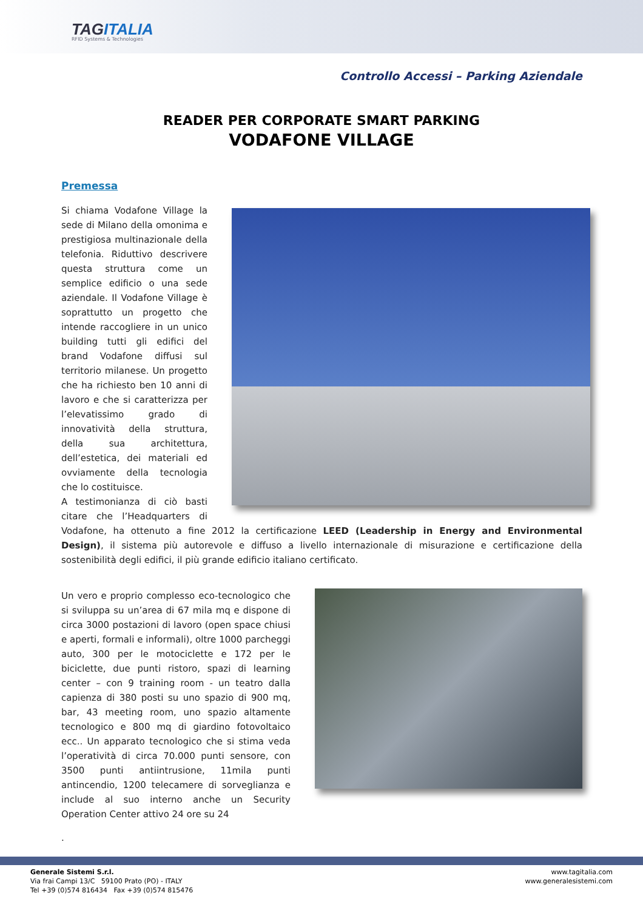TAGITALIA
RFID Systems & Technologies
Controllo Accessi – Parking Aziendale
READER PER CORPORATE SMART PARKING
VODAFONE VILLAGE
Premessa
Si chiama Vodafone Village la sede di Milano della omonima e prestigiosa multinazionale della telefonia. Riduttivo descrivere questa struttura come un semplice edificio o una sede aziendale. Il Vodafone Village è soprattutto un progetto che intende raccogliere in un unico building tutti gli edifici del brand Vodafone diffusi sul territorio milanese. Un progetto che ha richiesto ben 10 anni di lavoro e che si caratterizza per l’elevatissimo grado di innovatività della struttura, della sua architettura, dell’estetica, dei materiali ed ovviamente della tecnologia che lo costituisce.
A testimonianza di ciò basti citare che l’Headquarters di Vodafone, ha ottenuto a fine 2012 la certificazione LEED (Leadership in Energy and Environmental Design), il sistema più autorevole e diffuso a livello internazionale di misurazione e certificazione della sostenibilità degli edifici, il più grande edificio italiano certificato.
Un vero e proprio complesso eco-tecnologico che si sviluppa su un’area di 67 mila mq e dispone di circa 3000 postazioni di lavoro (open space chiusi e aperti, formali e informali), oltre 1000 parcheggi auto, 300 per le motociclette e 172 per le biciclette, due punti ristoro, spazi di learning center – con 9 training room - un teatro dalla capienza di 380 posti su uno spazio di 900 mq, bar, 43 meeting room, uno spazio altamente tecnologico e 800 mq di giardino fotovoltaico ecc.. Un apparato tecnologico che si stima veda l’operatività di circa 70.000 punti sensore, con 3500 punti antiintrusione, 11mila punti antincendio, 1200 telecamere di sorveglianza e include al suo interno anche un Security Operation Center attivo 24 ore su 24
.
Generale Sistemi S.r.l.
Via frai Campi 13/C 59100 Prato (PO) - ITALY
Tel +39 (0)574 816434 Fax +39 (0)574 815476
www.tagitalia.com
www.generalesistemi.com